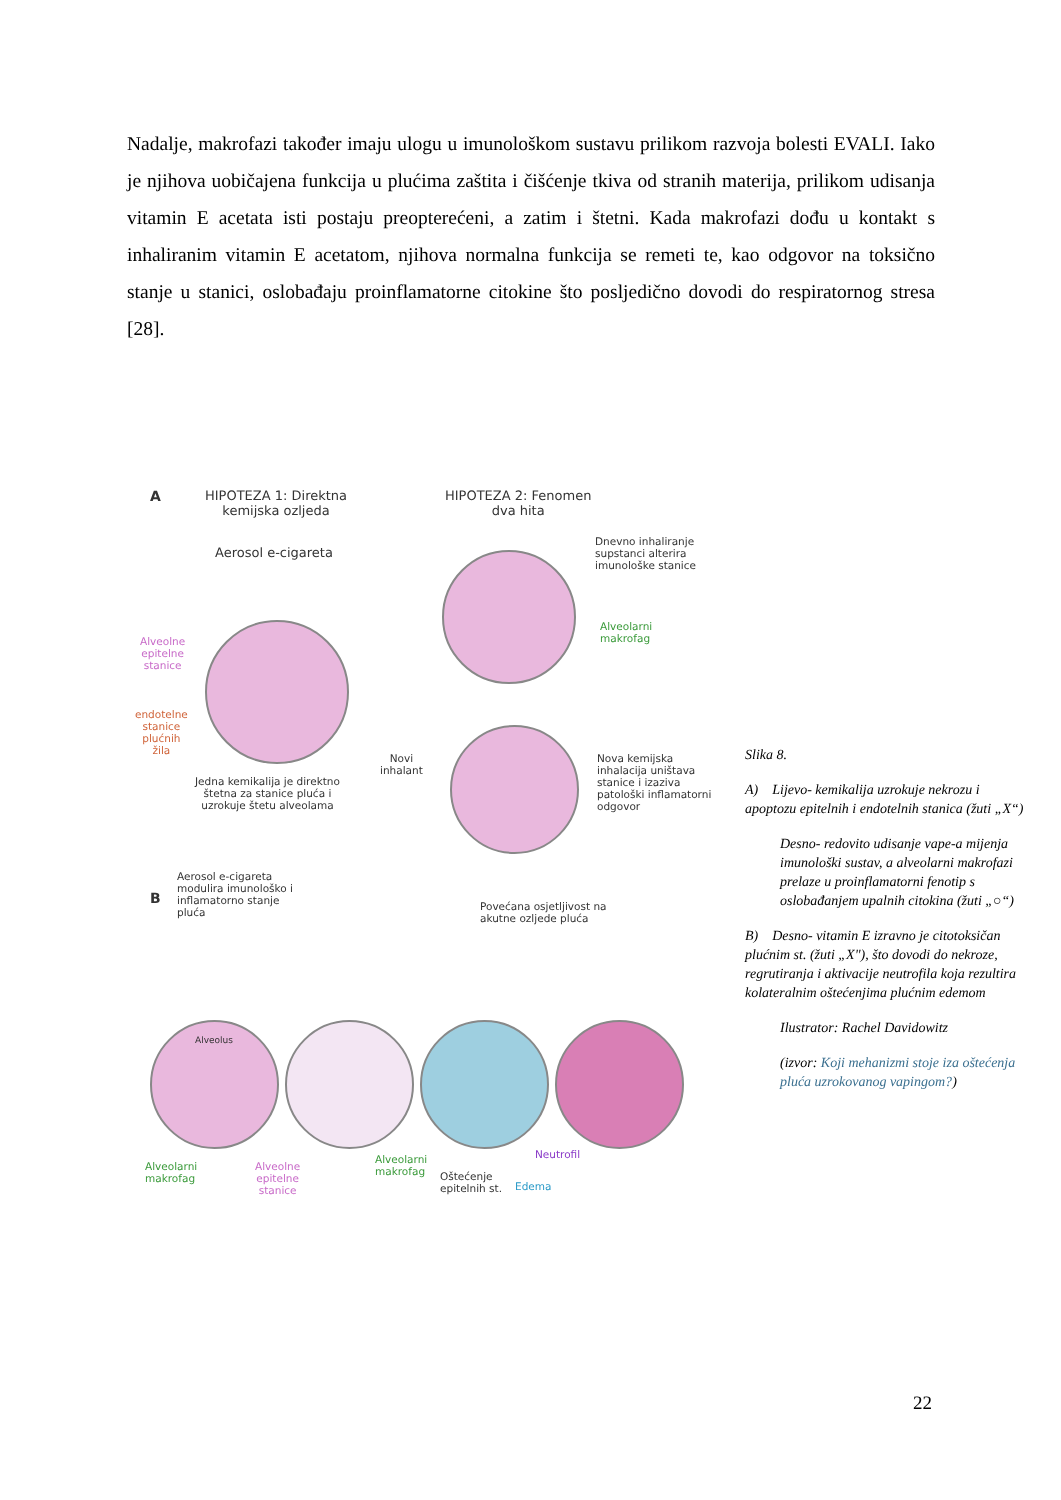Nadalje, makrofazi također imaju ulogu u imunološkom sustavu prilikom razvoja bolesti EVALI. Iako je njihova uobičajena funkcija u plućima zaštita i čišćenje tkiva od stranih materija, prilikom udisanja vitamin E acetata isti postaju preopterećeni, a zatim i štetni. Kada makrofazi dođu u kontakt s inhaliranim vitamin E acetatom, njihova normalna funkcija se remeti te, kao odgovor na toksično stanje u stanici, oslobađaju proinflamatorne citokine što posljedično dovodi do respiratornog stresa [28].
A
HIPOTEZA 1: Direktna
kemijska ozljeda
HIPOTEZA 2: Fenomen
dva hita
Aerosol e-cigareta
Dnevno inhaliranje
supstanci alterira
imunološke stanice
Alveolarni
makrofag
Alveolne
epitelne
stanice
endotelne
stanice
plućnih
žila
Jedna kemikalija je direktno
štetna za stanice pluća i
uzrokuje štetu alveolama
Novi
inhalant
Nova kemijska
inhalacija uništava
stanice i izaziva
patološki inflamatorni
odgovor
B
Aerosol e-cigareta
modulira imunološko i
inflamatorno stanje
pluća
Povećana osjetljivost na
akutne ozljede pluća
Alveolus
Alveolarni
makrofag
Alveolne
epitelne
stanice
Alveolarni
makrofag
Oštećenje
epitelnih st.
Neutrofil
Edema
Slika 8.
A) Lijevo- kemikalija uzrokuje nekrozu i apoptozu epitelnih i endotelnih stanica (žuti „X“)
Desno- redovito udisanje vape-a mijenja imunološki sustav, a alveolarni makrofazi prelaze u proinflamatorni fenotip s oslobađanjem upalnih citokina (žuti „○“)
B) Desno- vitamin E izravno je citotoksičan plućnim st. (žuti „X"), što dovodi do nekroze, regrutiranja i aktivacije neutrofila koja rezultira kolateralnim oštećenjima plućnim edemom
Ilustrator: Rachel Davidowitz
(izvor: Koji mehanizmi stoje iza oštećenja pluća uzrokovanog vapingom?)
22